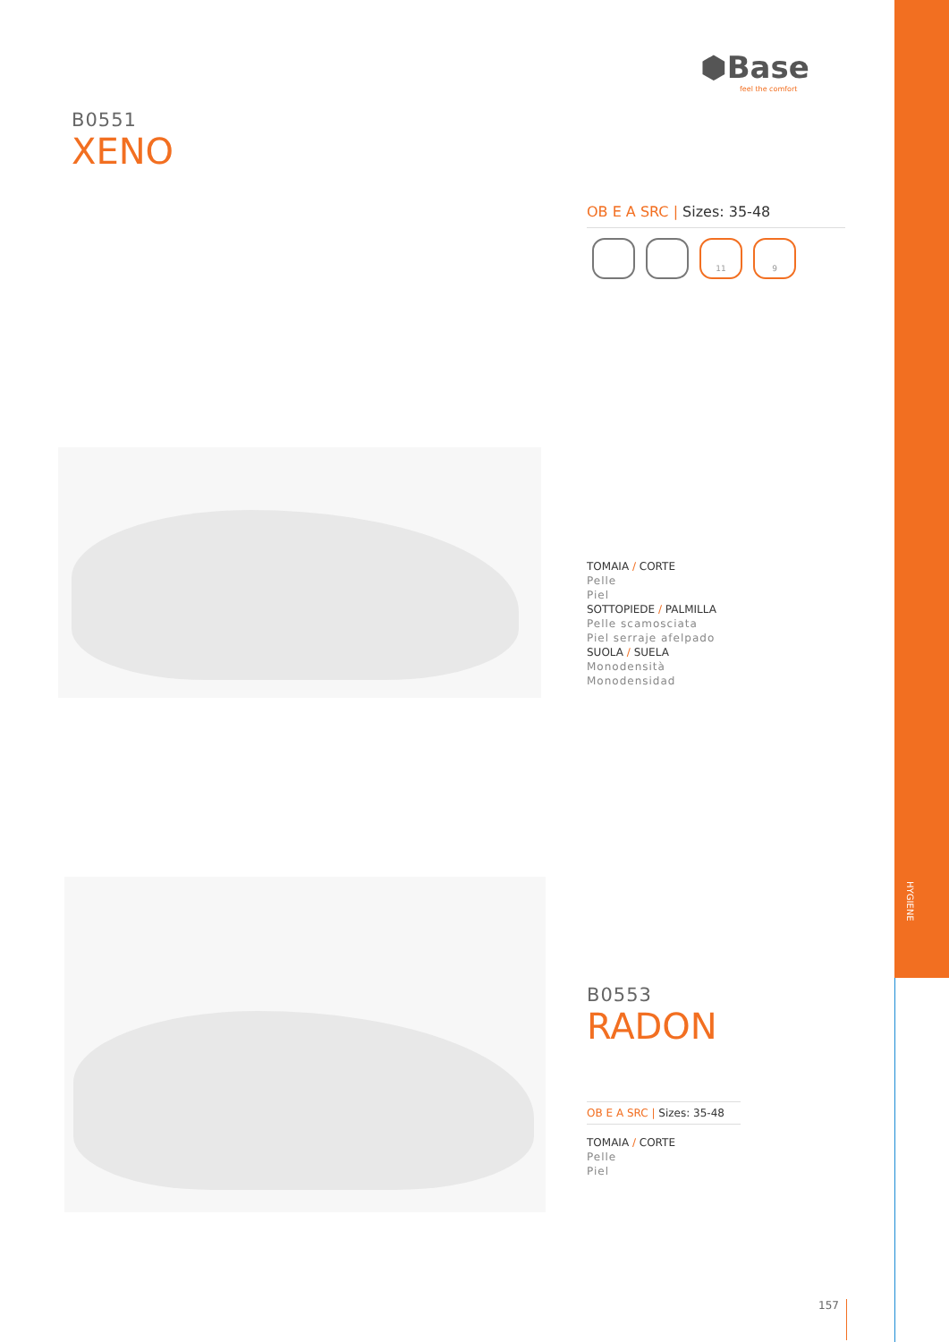HYGIENE
⬢Base
feel the comfort
B0551
XENO
OB E A SRC | Sizes: 35-48
11 9
TOMAIA / CORTE
Pelle
Piel
SOTTOPIEDE / PALMILLA
Pelle scamosciata
Piel serraje afelpado
SUOLA / SUELA
Monodensità
Monodensidad
B0553
RADON
OB E A SRC | Sizes: 35-48
TOMAIA / CORTE
Pelle
Piel
157